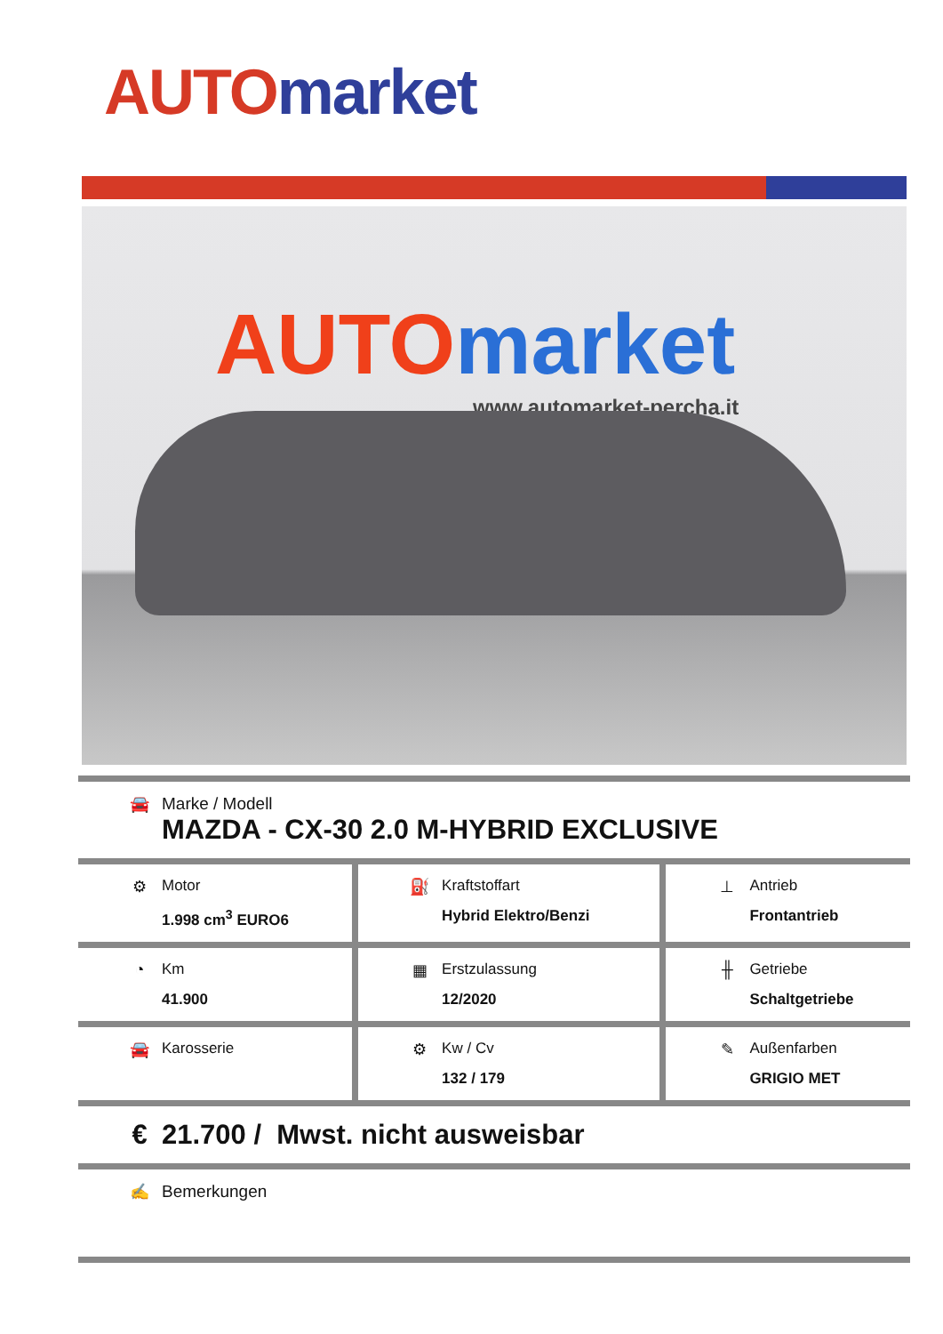AUTO market
AUTO market
www.automarket-percha.it
| 🚘 Marke / Modell MAZDA - CX-30 2.0 M-HYBRID EXCLUSIVE | | |
| ⚙ Motor 1.998 cm<sup>3</sup> EURO6 | ⛽ Kraftstoffart Hybrid Elektro/Benzi | ⊥ Antrieb Frontantrieb |
| ◔ Km 41.900 | ▦ Erstzulassung 12/2020 | ╫ Getriebe Schaltgetriebe |
| 🚘 Karosserie | ⚙ Kw / Cv 132 / 179 | ✎ Außenfarben GRIGIO MET |
| € 21.700 / Mwst. nicht ausweisbar | | |
| ✍ Bemerkungen | | |